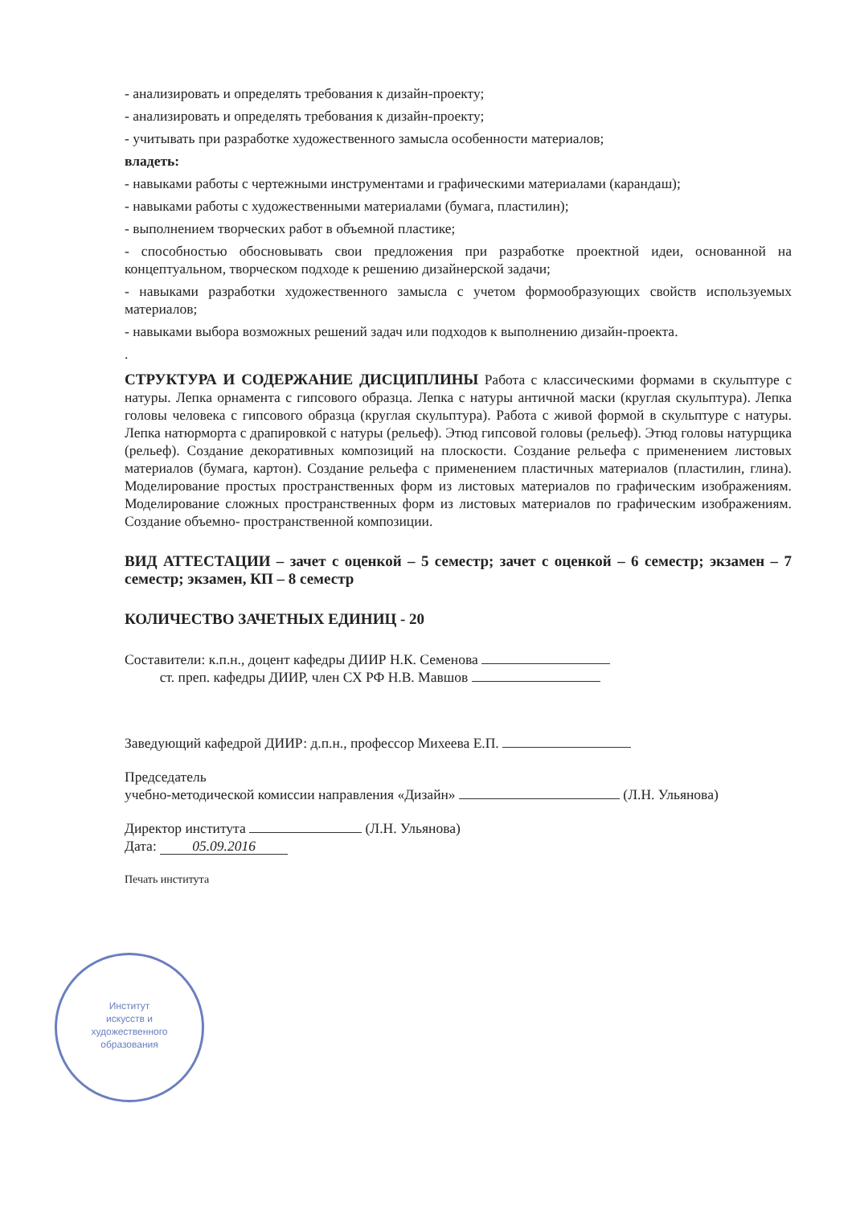- анализировать и определять требования к дизайн-проекту;
- анализировать и определять требования к дизайн-проекту;
- учитывать при разработке художественного замысла особенности материалов;
владеть:
- навыками работы с чертежными инструментами и графическими материалами (карандаш);
- навыками работы с художественными материалами (бумага, пластилин);
- выполнением творческих работ в объемной пластике;
- способностью обосновывать свои предложения при разработке проектной идеи, основанной на концептуальном, творческом подходе к решению дизайнерской задачи;
- навыками разработки художественного замысла с учетом формообразующих свойств используемых материалов;
- навыками выбора возможных решений задач или подходов к выполнению дизайн-проекта.
.
СТРУКТУРА И СОДЕРЖАНИЕ ДИСЦИПЛИНЫ Работа с классическими формами в скульптуре с натуры. Лепка орнамента с гипсового образца. Лепка с натуры античной маски (круглая скульптура). Лепка головы человека с гипсового образца (круглая скульптура). Работа с живой формой в скульптуре с натуры. Лепка натюрморта с драпировкой с натуры (рельеф). Этюд гипсовой головы (рельеф). Этюд головы натурщика (рельеф). Создание декоративных композиций на плоскости. Создание рельефа с применением листовых материалов (бумага, картон). Создание рельефа с применением пластичных материалов (пластилин, глина). Моделирование простых пространственных форм из листовых материалов по графическим изображениям. Моделирование сложных пространственных форм из листовых материалов по графическим изображениям. Создание объемно- пространственной композиции.
ВИД АТТЕСТАЦИИ – зачет с оценкой – 5 семестр; зачет с оценкой – 6 семестр; экзамен – 7 семестр; экзамен, КП – 8 семестр
КОЛИЧЕСТВО ЗАЧЕТНЫХ ЕДИНИЦ - 20
Составители: к.п.н., доцент кафедры ДИИР Н.К. Семенова
ст. преп. кафедры ДИИР, член СХ РФ Н.В. Мавшов
Заведующий кафедрой ДИИР: д.п.н., профессор Михеева Е.П.
Председатель
учебно-методической комиссии направления «Дизайн» (Л.Н. Ульянова)
Директор института (Л.Н. Ульянова)
Дата: 05.09.2016
Печать института
Институт
искусств и
художественного
образования